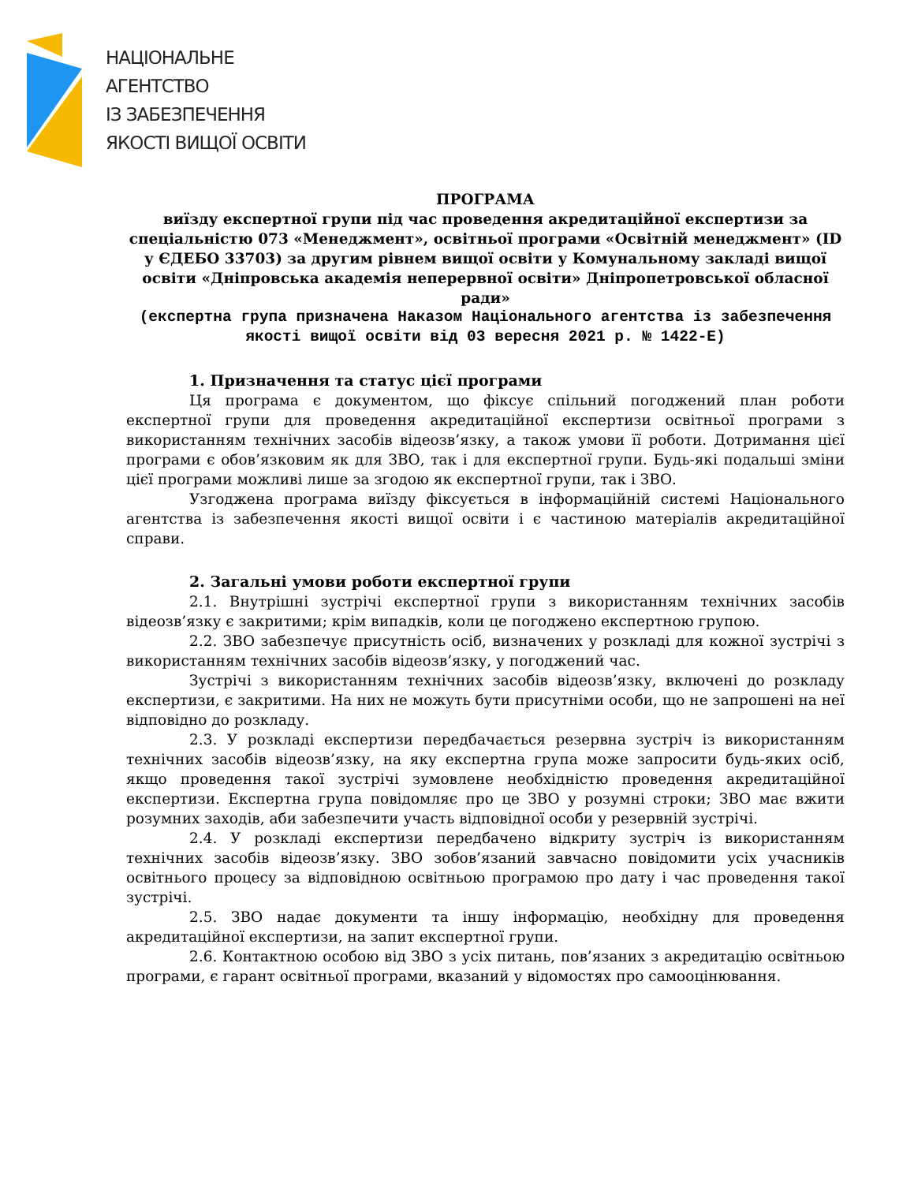НАЦІОНАЛЬНЕ
АГЕНТСТВО
ІЗ ЗАБЕЗПЕЧЕННЯ
ЯКОСТІ ВИЩОЇ ОСВІТИ
ПРОГРАМА
виїзду експертної групи під час проведення акредитаційної експертизи за спеціальністю 073 «Менеджмент», освітньої програми «Освітній менеджмент» (ID у ЄДЕБО 33703) за другим рівнем вищої освіти у Комунальному закладі вищої освіти «Дніпровська академія неперервної освіти» Дніпропетровської обласної ради»
(експертна група призначена Наказом Національного агентства із забезпечення якості вищої освіти від 03 вересня 2021 р. № 1422-Е)
1. Призначення та статус цієї програми
Ця програма є документом, що фіксує спільний погоджений план роботи експертної групи для проведення акредитаційної експертизи освітньої програми з використанням технічних засобів відеозв’язку, а також умови її роботи. Дотримання цієї програми є обов’язковим як для ЗВО, так і для експертної групи. Будь-які подальші зміни цієї програми можливі лише за згодою як експертної групи, так і ЗВО.
Узгоджена програма виїзду фіксується в інформаційній системі Національного агентства із забезпечення якості вищої освіти і є частиною матеріалів акредитаційної справи.
2. Загальні умови роботи експертної групи
2.1. Внутрішні зустрічі експертної групи з використанням технічних засобів відеозв’язку є закритими; крім випадків, коли це погоджено експертною групою.
2.2. ЗВО забезпечує присутність осіб, визначених у розкладі для кожної зустрічі з використанням технічних засобів відеозв’язку, у погоджений час.
Зустрічі з використанням технічних засобів відеозв’язку, включені до розкладу експертизи, є закритими. На них не можуть бути присутніми особи, що не запрошені на неї відповідно до розкладу.
2.3. У розкладі експертизи передбачається резервна зустріч із використанням технічних засобів відеозв’язку, на яку експертна група може запросити будь-яких осіб, якщо проведення такої зустрічі зумовлене необхідністю проведення акредитаційної експертизи. Експертна група повідомляє про це ЗВО у розумні строки; ЗВО має вжити розумних заходів, аби забезпечити участь відповідної особи у резервній зустрічі.
2.4. У розкладі експертизи передбачено відкриту зустріч із використанням технічних засобів відеозв’язку. ЗВО зобов’язаний завчасно повідомити усіх учасників освітнього процесу за відповідною освітньою програмою про дату і час проведення такої зустрічі.
2.5. ЗВО надає документи та іншу інформацію, необхідну для проведення акредитаційної експертизи, на запит експертної групи.
2.6. Контактною особою від ЗВО з усіх питань, пов’язаних з акредитацію освітньою програми, є гарант освітньої програми, вказаний у відомостях про самооцінювання.